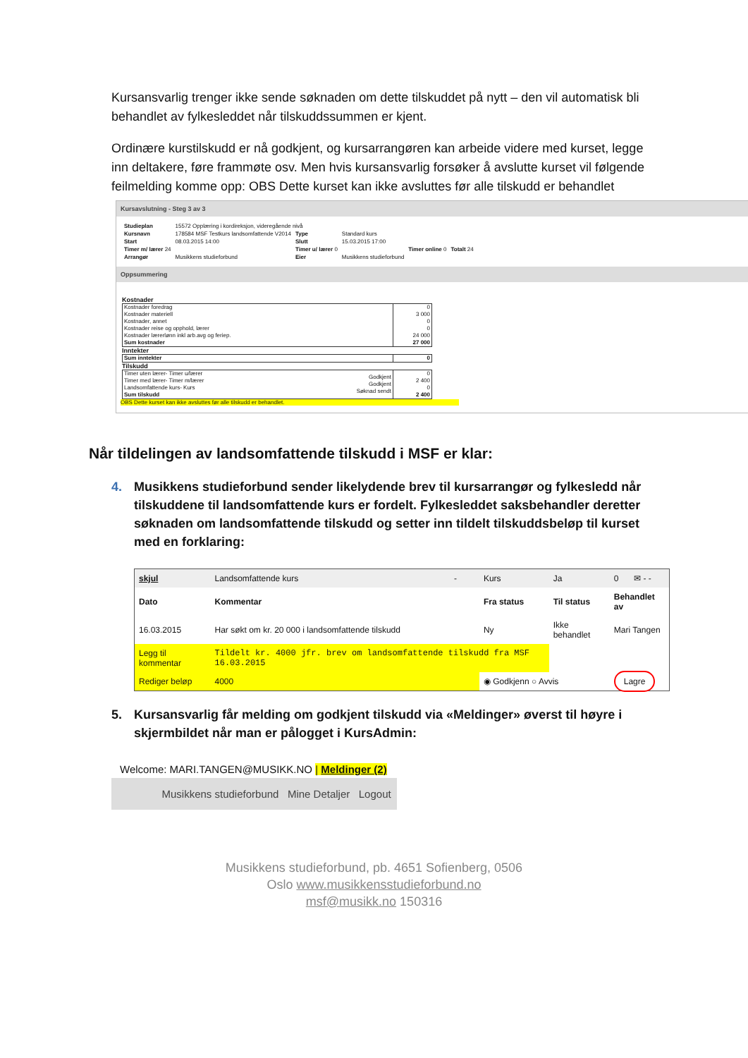Kursansvarlig trenger ikke sende søknaden om dette tilskuddet på nytt – den vil automatisk bli behandlet av fylkesleddet når tilskuddssummen er kjent.
Ordinære kurstilskudd er nå godkjent, og kursarrangøren kan arbeide videre med kurset, legge inn deltakere, føre frammøte osv. Men hvis kursansvarlig forsøker å avslutte kurset vil følgende feilmelding komme opp: OBS Dette kurset kan ikke avsluttes før alle tilskudd er behandlet
Kursavslutning - Steg 3 av 3
| Studieplan | 15572 Opplæring i kordireksjon, videregående nivå | | | | |
| Kursnavn | 178584 MSF Testkurs landsomfattende V2014 | Type | Standard kurs | | |
| Start | 08.03.2015 14:00 | Slutt | 15.03.2015 17:00 | | |
| Timer m/ lærer 24 | | Timer u/ lærer 0 | | Timer online 0 | Totalt 24 |
| Arrangør | Musikkens studieforbund | Eier | Musikkens studieforbund | | |
Oppsummering
Kostnader
| Kostnader foredrag Kostnader materiell Kostnader, annet Kostnader reise og opphold, lærer Kostnader lærerlønn inkl arb.avg og feriep. Sum kostnader | 0 3 000 0 0 24 000 27 000 |
Inntekter
| Sum inntekter | 0 |
Tilskudd
| Timer uten lærer- Timer u/lærer Timer med lærer- Timer m/lærer Landsomfattende kurs- Kurs Sum tilskudd | Godkjent Godkjent Søknad sendt | 0 2 400 0 2 400 |
OBS Dette kurset kan ikke avsluttes før alle tilskudd er behandlet.
Når tildelingen av landsomfattende tilskudd i MSF er klar:
4. Musikkens studieforbund sender likelydende brev til kursarrangør og fylkesledd når tilskuddene til landsomfattende kurs er fordelt. Fylkesleddet saksbehandler deretter søknaden om landsomfattende tilskudd og setter inn tildelt tilskuddsbeløp til kurset med en forklaring:
| skjul | Landsomfattende kurs | - | Kurs | Ja | 0 | ✉ - - |
| Dato | Kommentar | | Fra status | Til status | Behandlet av | |
| 16.03.2015 | Har søkt om kr. 20 000 i landsomfattende tilskudd | | Ny | Ikke behandlet | Mari Tangen | |
| Legg til kommentar | Tildelt kr. 4000 jfr. brev om landsomfattende tilskudd fra MSF 16.03.2015 | | | | | |
| Rediger beløp | 4000 | | ◉ Godkjenn ○ Avvis | | Lagre | |
5. Kursansvarlig får melding om godkjent tilskudd via «Meldinger» øverst til høyre i skjermbildet når man er pålogget i KursAdmin:
Welcome: MARI.TANGEN@MUSIKK.NO | Meldinger (2)
Musikkens studieforbund Mine Detaljer Logout
Musikkens studieforbund, pb. 4651 Sofienberg, 0506
Oslo www.musikkensstudieforbund.no
msf@musikk.no 150316